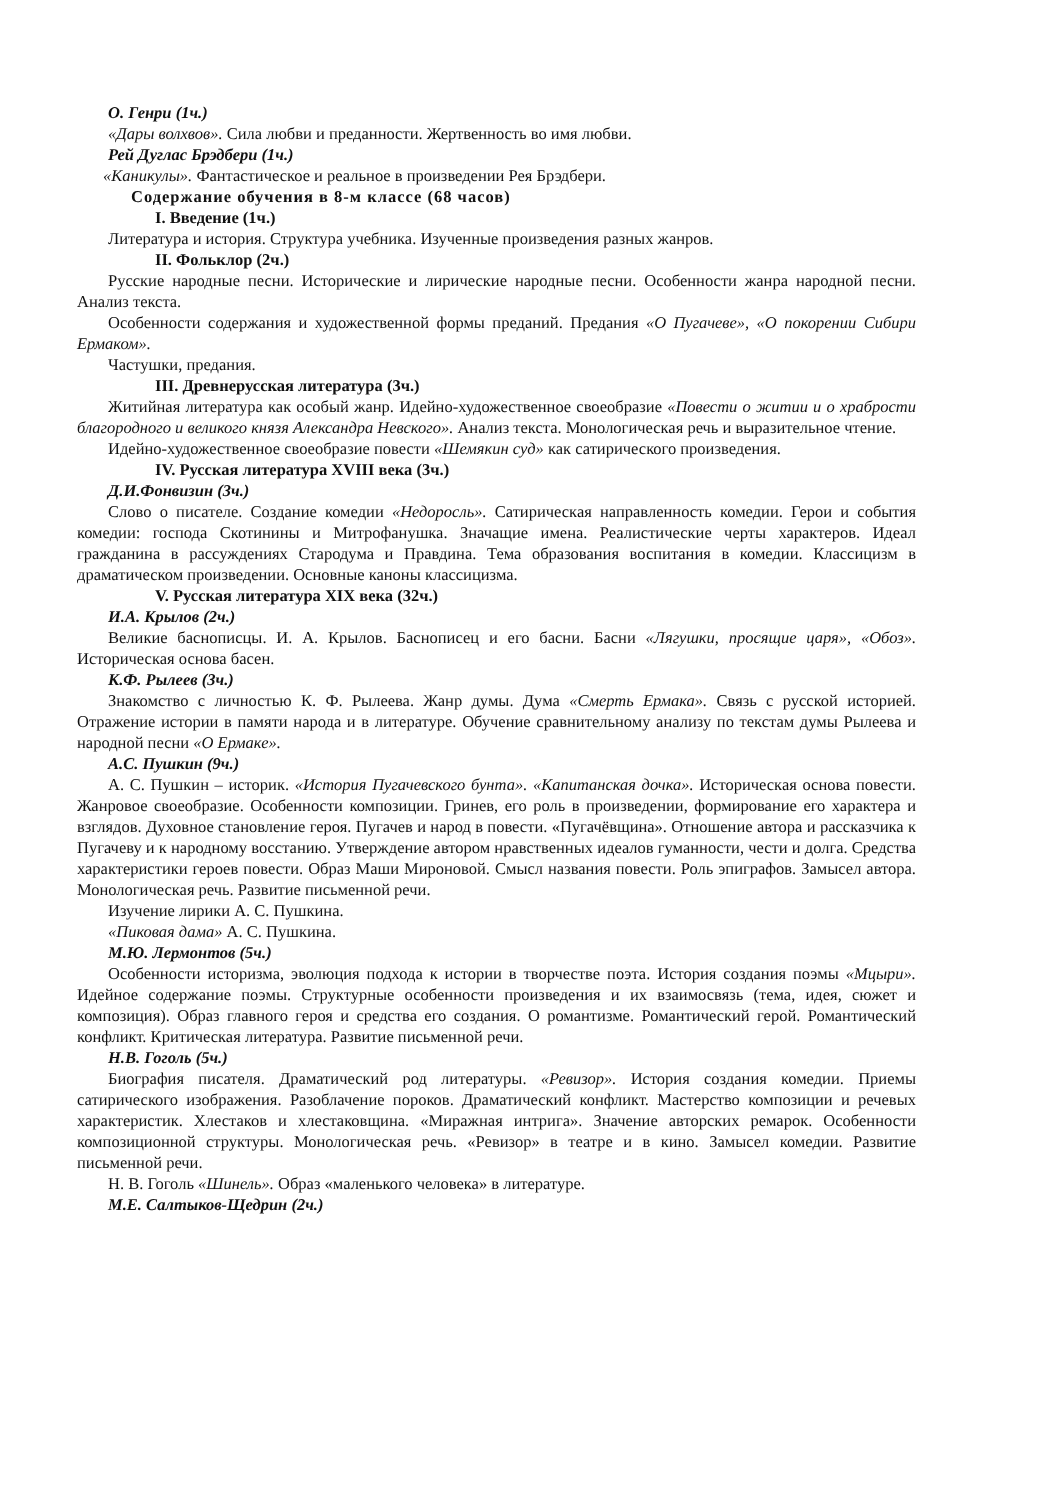О. Генри (1ч.)
«Дары волхвов». Сила любви и преданности. Жертвенность во имя любви.
Рей Дуглас Брэдбери (1ч.)
«Каникулы». Фантастическое и реальное в произведении Рея Брэдбери.
Содержание обучения в 8-м классе (68 часов)
I. Введение (1ч.)
Литература и история. Структура учебника. Изученные произведения разных жанров.
II. Фольклор (2ч.)
Русские народные песни. Исторические и лирические народные песни. Особенности жанра народной песни. Анализ текста.
Особенности содержания и художественной формы преданий. Предания «О Пугачеве», «О покорении Сибири Ермаком».
Частушки, предания.
III. Древнерусская литература (3ч.)
Житийная литература как особый жанр. Идейно-художественное своеобразие «Повести о житии и о храбрости благородного и великого князя Александра Невского». Анализ текста. Монологическая речь и выразительное чтение.
Идейно-художественное своеобразие повести «Шемякин суд» как сатирического произведения.
IV. Русская литература XVIII века (3ч.)
Д.И.Фонвизин (3ч.)
Слово о писателе. Создание комедии «Недоросль». Сатирическая направленность комедии. Герои и события комедии: господа Скотинины и Митрофанушка. Значащие имена. Реалистические черты характеров. Идеал гражданина в рассуждениях Стародума и Правдина. Тема образования воспитания в комедии. Классицизм в драматическом произведении. Основные каноны классицизма.
V. Русская литература XIX века (32ч.)
И.А. Крылов (2ч.)
Великие баснописцы. И. А. Крылов. Баснописец и его басни. Басни «Лягушки, просящие царя», «Обоз». Историческая основа басен.
К.Ф. Рылеев (3ч.)
Знакомство с личностью К. Ф. Рылеева. Жанр думы. Дума «Смерть Ермака». Связь с русской историей. Отражение истории в памяти народа и в литературе. Обучение сравнительному анализу по текстам думы Рылеева и народной песни «О Ермаке».
А.С. Пушкин (9ч.)
А. С. Пушкин – историк. «История Пугачевского бунта». «Капитанская дочка». Историческая основа повести. Жанровое своеобразие. Особенности композиции. Гринев, его роль в произведении, формирование его характера и взглядов. Духовное становление героя. Пугачев и народ в повести. «Пугачёвщина». Отношение автора и рассказчика к Пугачеву и к народному восстанию. Утверждение автором нравственных идеалов гуманности, чести и долга. Средства характеристики героев повести. Образ Маши Мироновой. Смысл названия повести. Роль эпиграфов. Замысел автора. Монологическая речь. Развитие письменной речи.
Изучение лирики А. С. Пушкина.
«Пиковая дама» А. С. Пушкина.
М.Ю. Лермонтов (5ч.)
Особенности историзма, эволюция подхода к истории в творчестве поэта. История создания поэмы «Мцыри». Идейное содержание поэмы. Структурные особенности произведения и их взаимосвязь (тема, идея, сюжет и композиция). Образ главного героя и средства его создания. О романтизме. Романтический герой. Романтический конфликт. Критическая литература. Развитие письменной речи.
Н.В. Гоголь (5ч.)
Биография писателя. Драматический род литературы. «Ревизор». История создания комедии. Приемы сатирического изображения. Разоблачение пороков. Драматический конфликт. Мастерство композиции и речевых характеристик. Хлестаков и хлестаковщина. «Миражная интрига». Значение авторских ремарок. Особенности композиционной структуры. Монологическая речь. «Ревизор» в театре и в кино. Замысел комедии. Развитие письменной речи.
Н. В. Гоголь «Шинель». Образ «маленького человека» в литературе.
М.Е. Салтыков-Щедрин (2ч.)